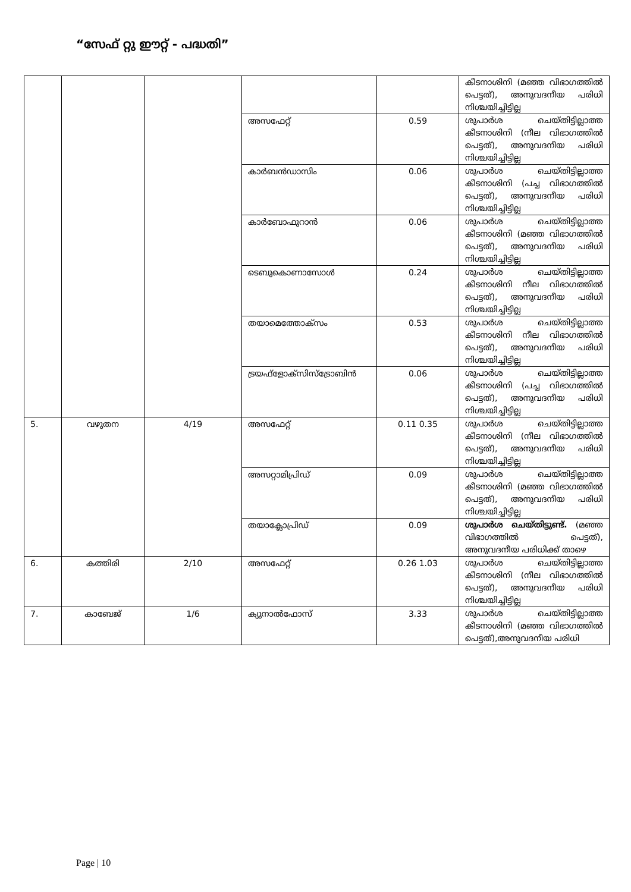“സേഫ് റ്റു ഈറ്റ് - പദ്ധതി”
| | | | | | കീടനാശിനി (മഞ്ഞ വിഭാഗത്തിൽ പെട്ടത്), അനുവദനീയ പരിധി നിശ്ചയിച്ചിട്ടില്ല |
| | | | അസഫേറ്റ് | 0.59 | ശുപാർശ ചെയ്തിട്ടില്ലാത്ത കീടനാശിനി (നീല വിഭാഗത്തിൽ പെട്ടത്), അനുവദനീയ പരിധി നിശ്ചയിച്ചിട്ടില്ല |
| | | | കാർബൻഡാസിം | 0.06 | ശുപാർശ ചെയ്തിട്ടില്ലാത്ത കീടനാശിനി (പച്ച വിഭാഗത്തിൽ പെട്ടത്), അനുവദനീയ പരിധി നിശ്ചയിച്ചിട്ടില്ല |
| | | | കാർബോഫുറാൻ | 0.06 | ശുപാർശ ചെയ്തിട്ടില്ലാത്ത കീടനാശിനി (മഞ്ഞ വിഭാഗത്തിൽ പെട്ടത്), അനുവദനീയ പരിധി നിശ്ചയിച്ചിട്ടില്ല |
| | | | ടെബുകൊണാസോൾ | 0.24 | ശുപാർശ ചെയ്തിട്ടില്ലാത്ത കീടനാശിനി നീല വിഭാഗത്തിൽ പെട്ടത്), അനുവദനീയ പരിധി നിശ്ചയിച്ചിട്ടില്ല |
| | | | തയാമെത്തോക്സം | 0.53 | ശുപാർശ ചെയ്തിട്ടില്ലാത്ത കീടനാശിനി നീല വിഭാഗത്തിൽ പെട്ടത്), അനുവദനീയ പരിധി നിശ്ചയിച്ചിട്ടില്ല |
| | | | ട്രയഫ്ളോക്സിസ്ട്രോബിൻ | 0.06 | ശുപാർശ ചെയ്തിട്ടില്ലാത്ത കീടനാശിനി (പച്ച വിഭാഗത്തിൽ പെട്ടത്), അനുവദനീയ പരിധി നിശ്ചയിച്ചിട്ടില്ല |
| 5. | വഴുതന | 4/19 | അസഫേറ്റ് | 0.11 0.35 | ശുപാർശ ചെയ്തിട്ടില്ലാത്ത കീടനാശിനി (നീല വിഭാഗത്തിൽ പെട്ടത്), അനുവദനീയ പരിധി നിശ്ചയിച്ചിട്ടില്ല |
| | | | അസറ്റാമിപ്രിഡ് | 0.09 | ശുപാർശ ചെയ്തിട്ടില്ലാത്ത കീടനാശിനി (മഞ്ഞ വിഭാഗത്തിൽ പെട്ടത്), അനുവദനീയ പരിധി നിശ്ചയിച്ചിട്ടില്ല |
| | | | തയാക്ലോപ്രിഡ് | 0.09 | ശുപാർശ ചെയ്തിട്ടുണ്ട്. (മഞ്ഞ വിഭാഗത്തിൽ പെട്ടത്), അനുവദനീയ പരിധിക്ക് താഴെ |
| 6. | കത്തിരി | 2/10 | അസഫേറ്റ് | 0.26 1.03 | ശുപാർശ ചെയ്തിട്ടില്ലാത്ത കീടനാശിനി (നീല വിഭാഗത്തിൽ പെട്ടത്), അനുവദനീയ പരിധി നിശ്ചയിച്ചിട്ടില്ല |
| 7. | കാബേജ് | 1/6 | ക്യുനാൽഫോസ് | 3.33 | ശുപാർശ ചെയ്തിട്ടില്ലാത്ത കീടനാശിനി (മഞ്ഞ വിഭാഗത്തിൽ പെട്ടത്),അനുവദനീയ പരിധി |
Page | 10